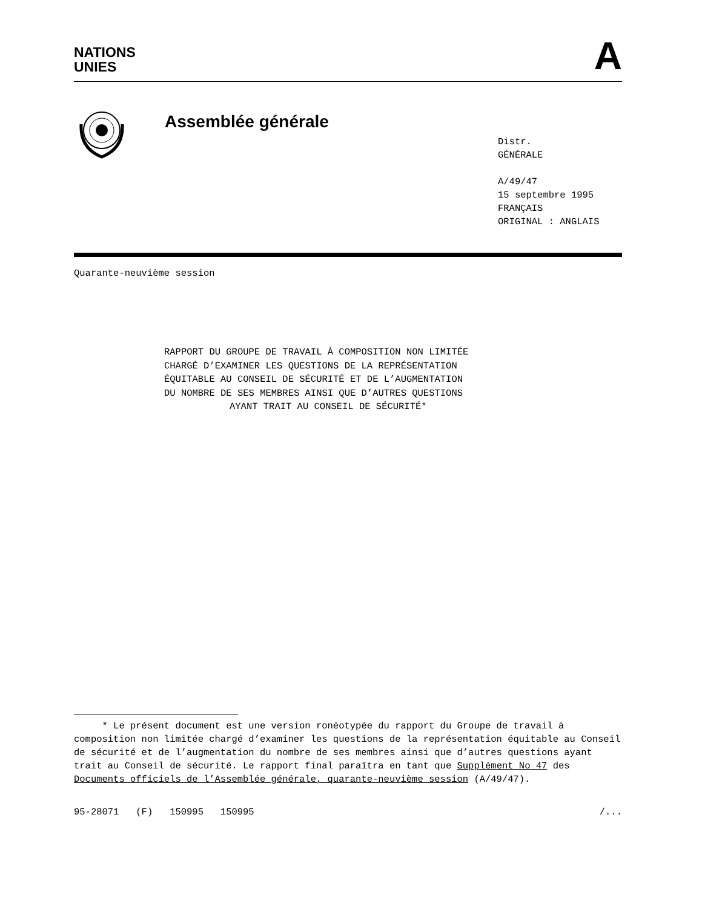NATIONS
UNIES
A
Assemblée générale
Distr.
GÉNÉRALE
A/49/47
15 septembre 1995
FRANÇAIS
ORIGINAL : ANGLAIS
Quarante-neuvième session
RAPPORT DU GROUPE DE TRAVAIL À COMPOSITION NON LIMITÉE
CHARGÉ D’EXAMINER LES QUESTIONS DE LA REPRÉSENTATION
ÉQUITABLE AU CONSEIL DE SÉCURITÉ ET DE L’AUGMENTATION
DU NOMBRE DE SES MEMBRES AINSI QUE D’AUTRES QUESTIONS
AYANT TRAIT AU CONSEIL DE SÉCURITÉ*
* Le présent document est une version ronéotypée du rapport du Groupe de travail à composition non limitée chargé d’examiner les questions de la représentation équitable au Conseil de sécurité et de l’augmentation du nombre de ses membres ainsi que d’autres questions ayant trait au Conseil de sécurité. Le rapport final paraîtra en tant que Supplément No 47 des Documents officiels de l’Assemblée générale, quarante-neuvième session (A/49/47).
95-28071 (F) 150995 150995 /...